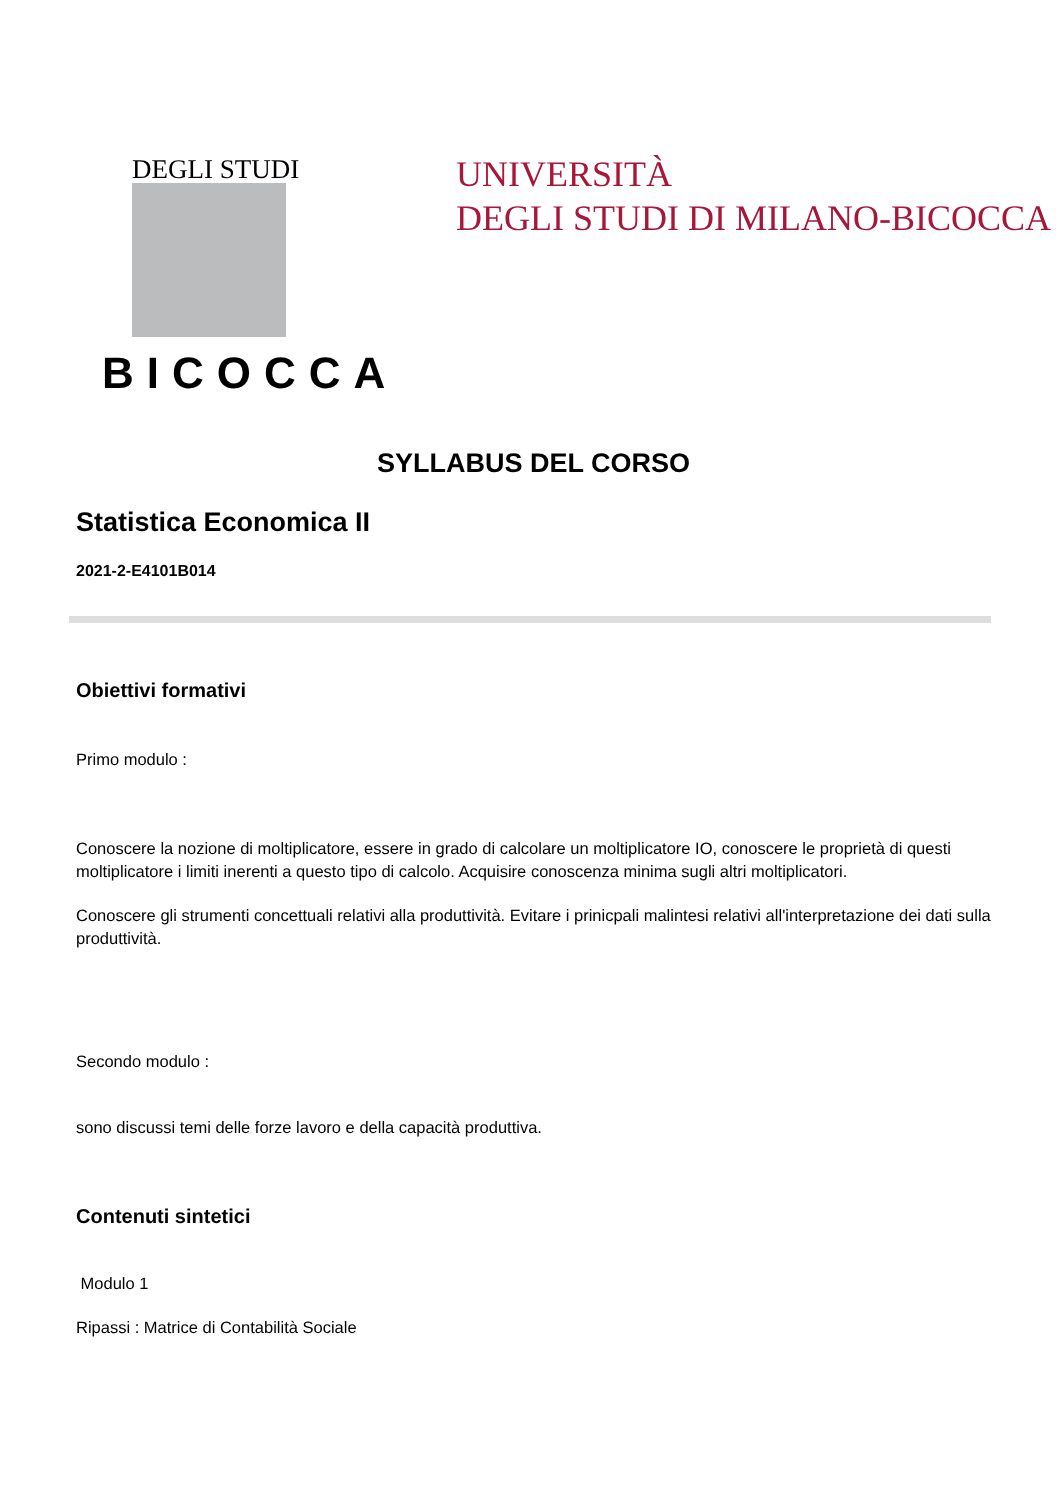DEGLI STUDI
BICOCCA
UNIVERSITÀ
DEGLI STUDI DI MILANO-BICOCCA
SYLLABUS DEL CORSO
Statistica Economica II
2021-2-E4101B014
Obiettivi formativi
Primo modulo :
Conoscere la nozione di moltiplicatore, essere in grado di calcolare un moltiplicatore IO, conoscere le proprietà di questi moltiplicatore i limiti inerenti a questo tipo di calcolo. Acquisire conoscenza minima sugli altri moltiplicatori.
Conoscere gli strumenti concettuali relativi alla produttività. Evitare i prinicpali malintesi relativi all'interpretazione dei dati sulla produttività.
Secondo modulo :
sono discussi temi delle forze lavoro e della capacità produttiva.
Contenuti sintetici
Modulo 1
Ripassi : Matrice di Contabilità Sociale